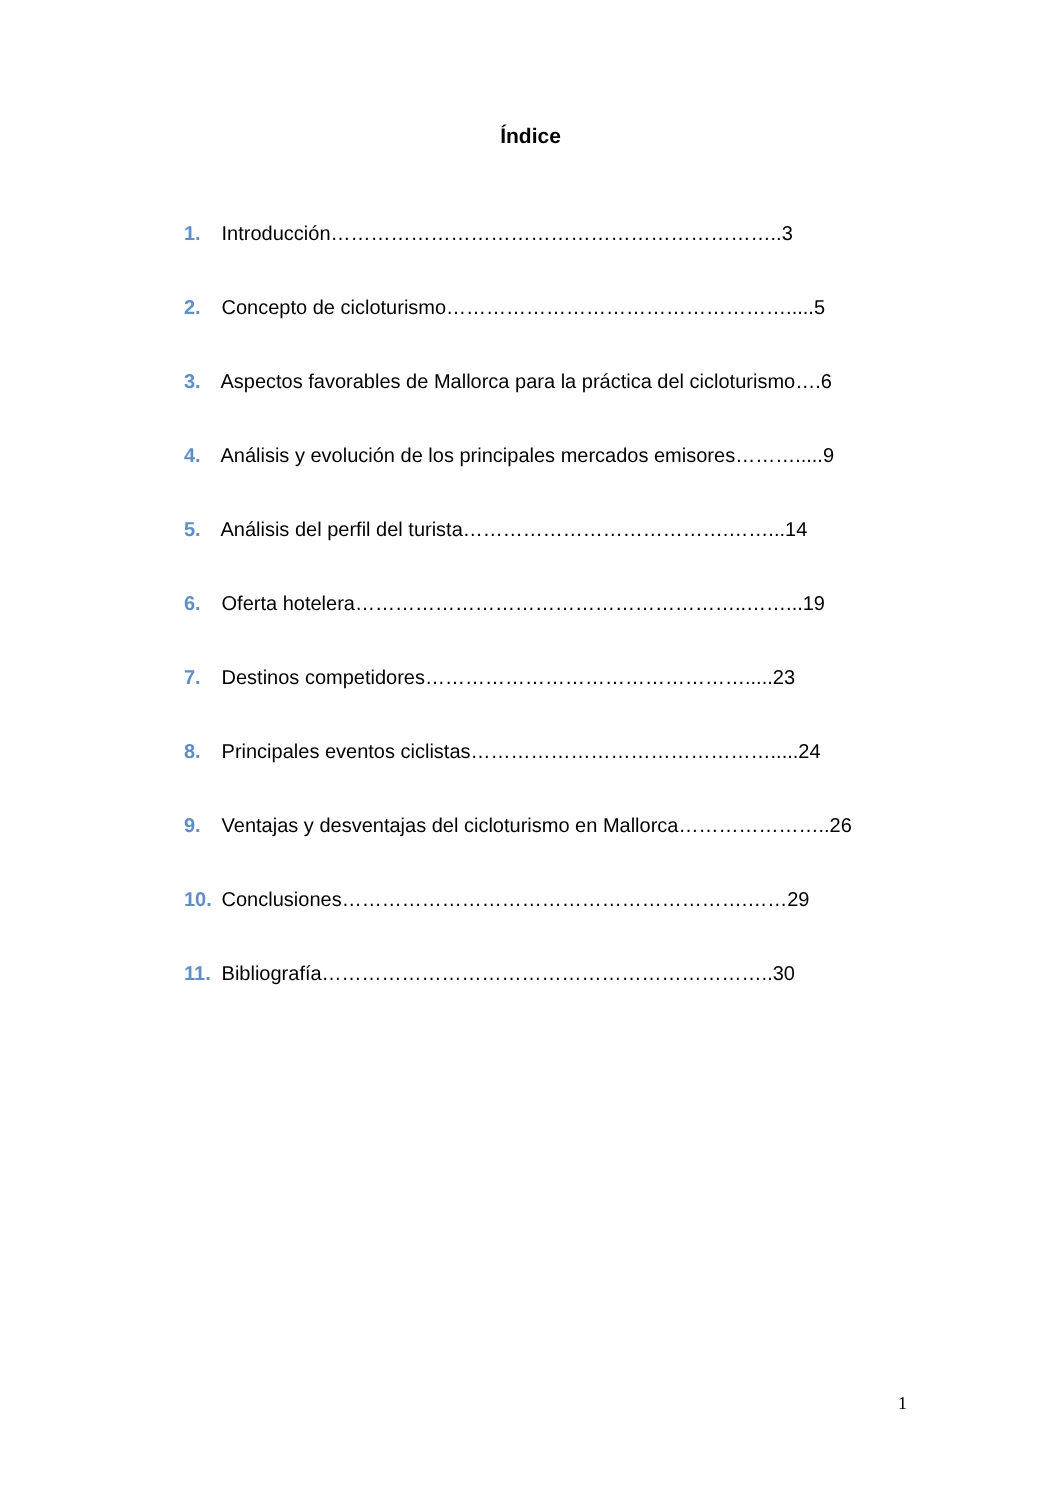Índice
1. Introducción…………………………………………………………..3
2. Concepto de cicloturismo…………………………………………….....5
3. Aspectos favorables de Mallorca para la práctica del cicloturismo….6
4. Análisis y evolución de los principales mercados emisores……….....9
5. Análisis del perfil del turista………………………………….……...14
6. Oferta hotelera…………………………………………………..……...19
7. Destinos competidores………………………………………….....23
8. Principales eventos ciclistas……………………………………….....24
9. Ventajas y desventajas del cicloturismo en Mallorca…………………..26
10. Conclusiones…………………………………………………….……29
11. Bibliografía…………………………………………………………..30
1